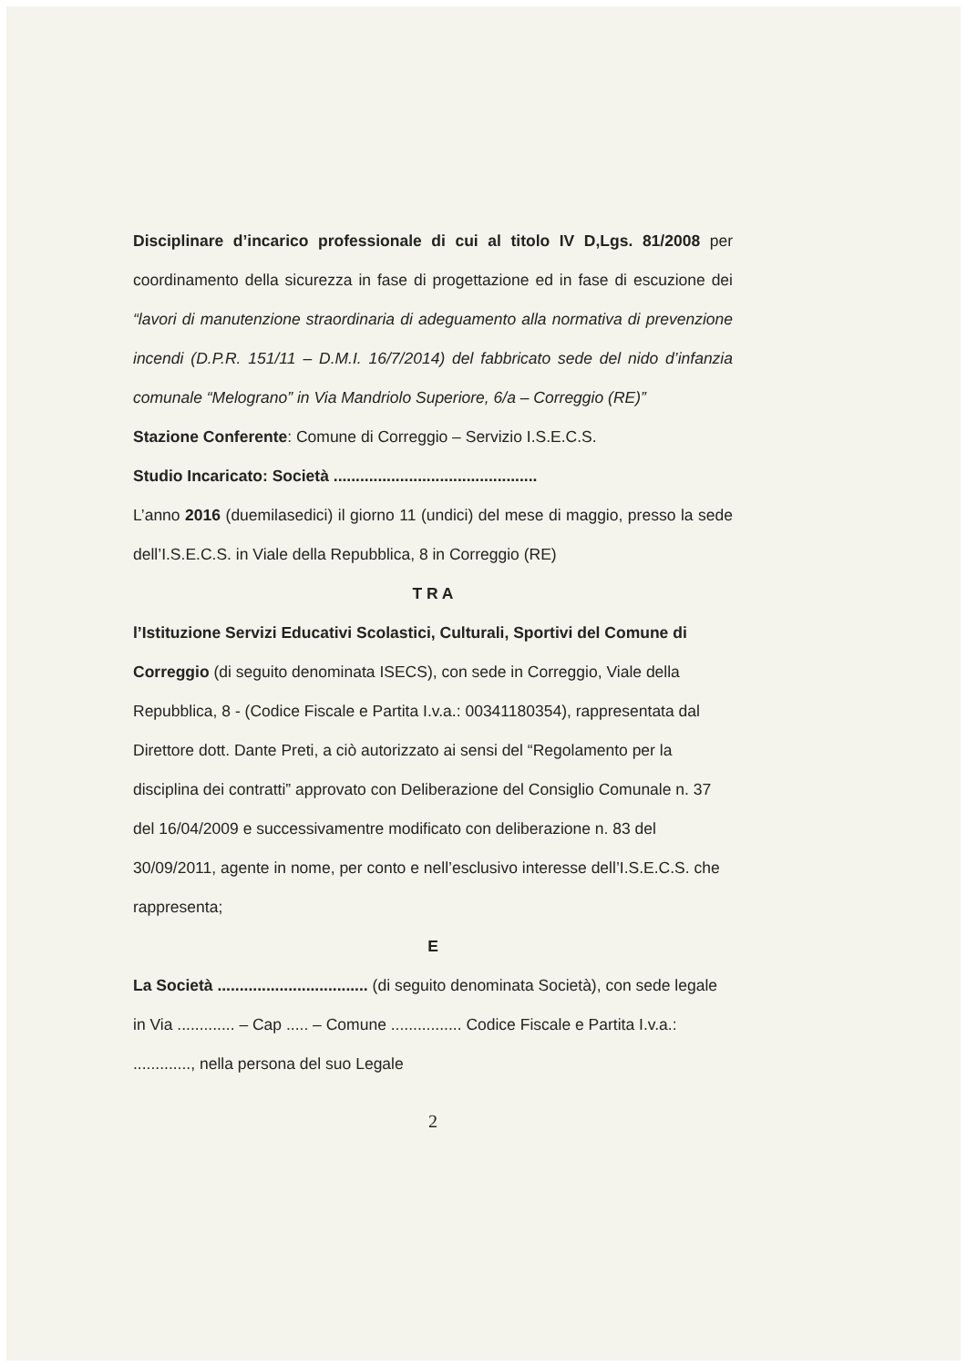Disciplinare d’incarico professionale di cui al titolo IV D,Lgs. 81/2008 per coordinamento della sicurezza in fase di progettazione ed in fase di escuzione dei “lavori di manutenzione straordinaria di adeguamento alla normativa di prevenzione incendi (D.P.R. 151/11 – D.M.I. 16/7/2014) del fabbricato sede del nido d’infanzia comunale “Melograno” in Via Mandriolo Superiore, 6/a – Correggio (RE)”
Stazione Conferente: Comune di Correggio – Servizio I.S.E.C.S.
Studio Incaricato: Società ..............................................
L’anno 2016 (duemilasedici) il giorno 11 (undici) del mese di maggio, presso la sede dell’I.S.E.C.S. in Viale della Repubblica, 8 in Correggio (RE)
T R A
l’Istituzione Servizi Educativi Scolastici, Culturali, Sportivi del Comune di Correggio (di seguito denominata ISECS), con sede in Correggio, Viale della Repubblica, 8 - (Codice Fiscale e Partita I.v.a.: 00341180354), rappresentata dal Direttore dott. Dante Preti, a ciò autorizzato ai sensi del “Regolamento per la disciplina dei contratti” approvato con Deliberazione del Consiglio Comunale n. 37 del 16/04/2009 e successivamentre modificato con deliberazione n. 83 del 30/09/2011, agente in nome, per conto e nell’esclusivo interesse dell’I.S.E.C.S. che rappresenta;
E
La Società .................................. (di seguito denominata Società), con sede legale in Via ............. – Cap ..... – Comune ................ Codice Fiscale e Partita I.v.a.: ............., nella persona del suo Legale
2